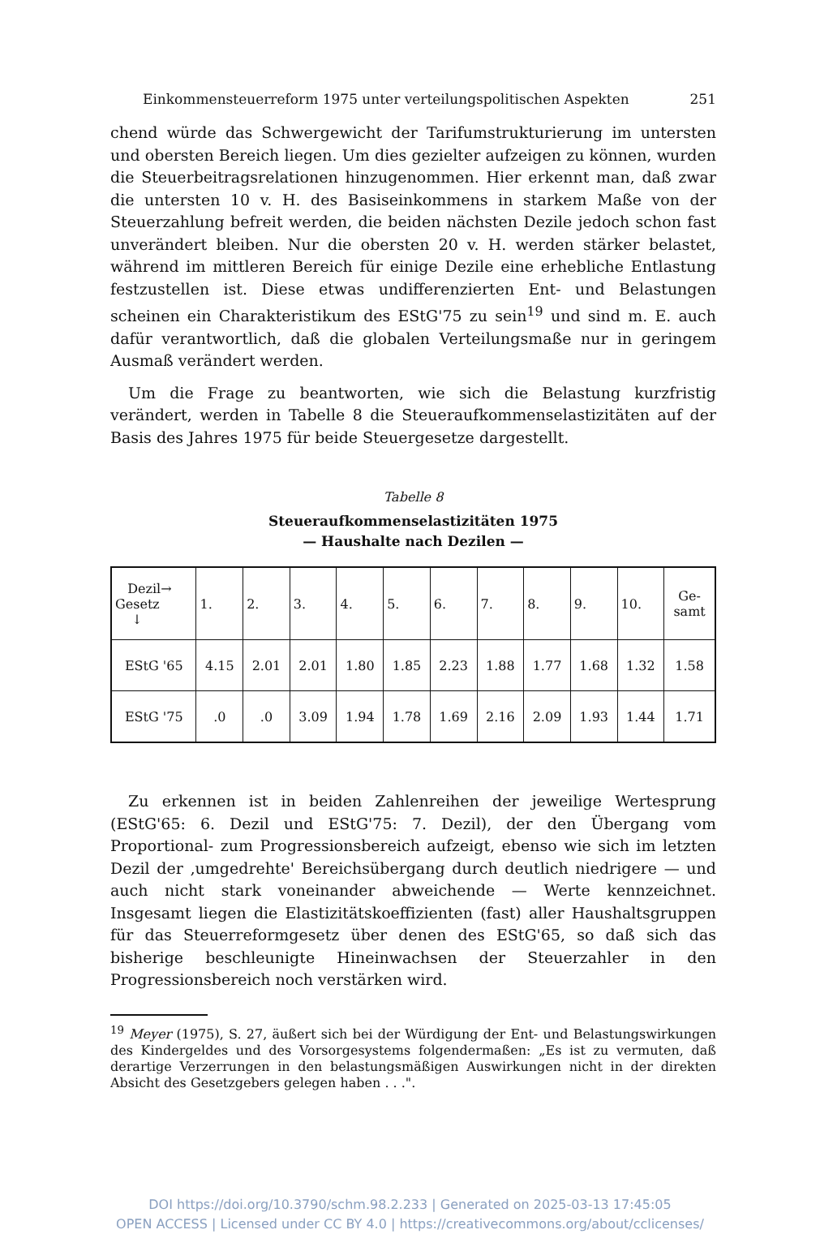Einkommensteuerreform 1975 unter verteilungspolitischen Aspekten 251
chend würde das Schwergewicht der Tarifumstrukturierung im untersten und obersten Bereich liegen. Um dies gezielter aufzeigen zu können, wurden die Steuerbeitragsrelationen hinzugenommen. Hier erkennt man, daß zwar die untersten 10 v. H. des Basiseinkommens in starkem Maße von der Steuerzahlung befreit werden, die beiden nächsten Dezile jedoch schon fast unverändert bleiben. Nur die obersten 20 v. H. werden stärker belastet, während im mittleren Bereich für einige Dezile eine erhebliche Entlastung festzustellen ist. Diese etwas undifferenzierten Ent- und Belastungen scheinen ein Charakteristikum des EStG'75 zu sein<sup>19</sup> und sind m. E. auch dafür verantwortlich, daß die globalen Verteilungsmaße nur in geringem Ausmaß verändert werden.
Um die Frage zu beantworten, wie sich die Belastung kurzfristig verändert, werden in Tabelle 8 die Steueraufkommenselastizitäten auf der Basis des Jahres 1975 für beide Steuergesetze dargestellt.
Tabelle 8
Steueraufkommenselastizitäten 1975
— Haushalte nach Dezilen —
| Dezil→ Gesetz ↓ | 1. | 2. | 3. | 4. | 5. | 6. | 7. | 8. | 9. | 10. | Ge- samt |
| --- | --- | --- | --- | --- | --- | --- | --- | --- | --- | --- | --- |
| EStG '65 | 4.15 | 2.01 | 2.01 | 1.80 | 1.85 | 2.23 | 1.88 | 1.77 | 1.68 | 1.32 | 1.58 |
| EStG '75 | .0 | .0 | 3.09 | 1.94 | 1.78 | 1.69 | 2.16 | 2.09 | 1.93 | 1.44 | 1.71 |
Zu erkennen ist in beiden Zahlenreihen der jeweilige Wertesprung (EStG'65: 6. Dezil und EStG'75: 7. Dezil), der den Übergang vom Proportional- zum Progressionsbereich aufzeigt, ebenso wie sich im letzten Dezil der ‚umgedrehte' Bereichsübergang durch deutlich niedrigere — und auch nicht stark voneinander abweichende — Werte kennzeichnet. Insgesamt liegen die Elastizitätskoeffizienten (fast) aller Haushaltsgruppen für das Steuerreformgesetz über denen des EStG'65, so daß sich das bisherige beschleunigte Hineinwachsen der Steuerzahler in den Progressionsbereich noch verstärken wird.
<sup>19</sup> Meyer (1975), S. 27, äußert sich bei der Würdigung der Ent- und Belastungswirkungen des Kindergeldes und des Vorsorgesystems folgendermaßen: „Es ist zu vermuten, daß derartige Verzerrungen in den belastungsmäßigen Auswirkungen nicht in der direkten Absicht des Gesetzgebers gelegen haben . . .".
DOI https://doi.org/10.3790/schm.98.2.233 | Generated on 2025-03-13 17:45:05
OPEN ACCESS | Licensed under CC BY 4.0 | https://creativecommons.org/about/cclicenses/